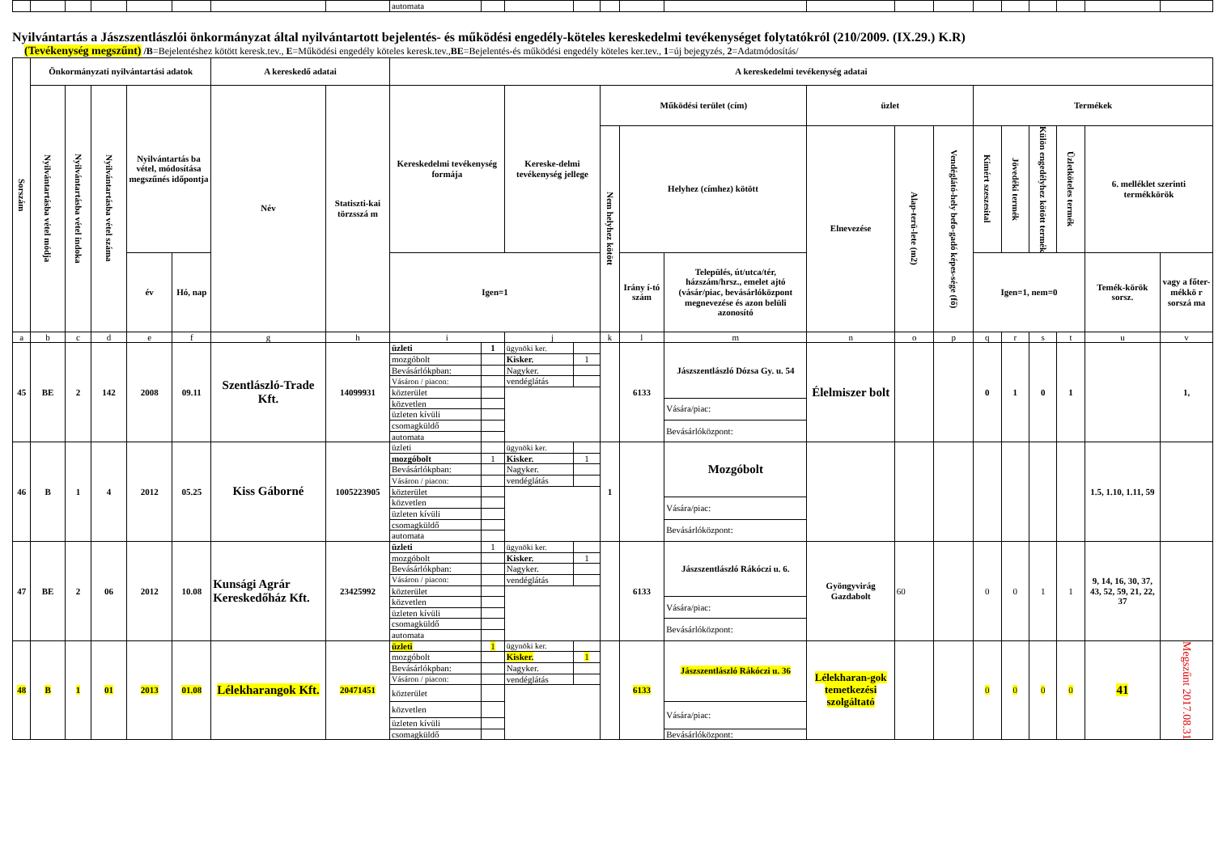| | | | | | | | | automata | | | | | | | | | | | | | | | |
Nyilvántartás a Jászszentlászlói önkormányzat által nyilvántartott bejelentés- és működési engedély-köteles kereskedelmi tevékenységet folytatókról (210/2009. (IX.29.) K.R)
(Tevékenység megszűnt) /B=Bejelentéshez kötött keresk.tev., E=Működési engedély köteles keresk.tev.,BE=Bejelentés-és működési engedély köteles ker.tev., 1=új bejegyzés, 2=Adatmódosítás/
| Sorszám | Önkormányzati nyilvántartási adatok | | | | | A kereskedő adatai | | A kereskedelmi tevékenység adatai | | | | | | | | | | | | | | | |
| --- | --- | --- | --- | --- | --- | --- | --- | --- | --- | --- | --- | --- | --- | --- | --- | --- | --- | --- | --- | --- | --- | --- | --- |
| | Nyilvántartásba vétel módja | Nyilvántartásba vétel indoka | Nyilvántartásba vétel száma | Nyilvántartás ba vétel, módosítása megszűnés időpontja | | Név | Statiszti-kai törzsszá m | Kereskedelmi tevékenység formája | | Kereske-delmi tevékenység jellege | | Működési terület (cím) | | | üzlet | | | Termékek | | | | | |
| | | | | | | | | | | | | Nem helyhez kötött | Helyhez (címhez) kötött | | Elnevezése | Alap-terü-lete (m2) | Vendéglátó-hely befo-gadó képes-sége (fő) | Kimért szeszesital | Jövedéki termék | Külön engedélyhez kötött termék | Üzletköteles termék | 6. melléklet szerinti termékkörök | |
| | | | | év | Hó, nap | | | Igen=1 | | | | | Irány í-tó szám | Település, út/utca/tér, házszám/hrsz., emelet ajtó (vásár/piac, bevásárlóközpont megnevezése és azon belüli azonosító | | | | Igen=1, nem=0 | | | | Temék-körök sorsz. | vagy a főter-mékkö r sorszá ma |
| a | b | c | d | e | f | g | h | i | | j | | k | l | m | n | o | p | q | r | s | t | u | v |
| 45 | BE | 2 | 142 | 2008 | 09.11 | Szentlászló-Trade Kft. | 14099931 | üzleti | 1 | ügynöki ker. | | | 6133 | Jászszentlászló Dózsa Gy. u. 54 | Élelmiszer bolt | | | 0 | 1 | 0 | 1 | | 1, |
| | | | | | | | | mozgóbolt | | Kisker. | 1 | | | | | | | | | | | | |
| | | | | | | | | Bevásárlókpban: | | Nagyker. | | | | | | | | | | | | | |
| | | | | | | | | Vásáron / piacon: | | vendéglátás | | | | | | | | | | | | | |
| | | | | | | | | közterület | | | | | | | | | | | | | | | |
| | | | | | | | | közvetlen | | | | | | Vására/piac: | | | | | | | | | |
| | | | | | | | | üzleten kívüli | | | | | | | | | | | | | | | |
| | | | | | | | | csomagküldő | | | | | | Bevásárlóközpont: | | | | | | | | | |
| | | | | | | | | automata | | | | | | | | | | | | | | | |
| 46 | B | 1 | 4 | 2012 | 05.25 | Kiss Gáborné | 1005223905 | üzleti | | ügynöki ker. | | 1 | | Mozgóbolt | | | | | | | | 1.5, 1.10, 1.11, 59 | |
| | | | | | | | | mozgóbolt | 1 | Kisker. | 1 | | | | | | | | | | | | |
| | | | | | | | | Bevásárlókpban: | | Nagyker. | | | | | | | | | | | | | |
| | | | | | | | | Vásáron / piacon: | | vendéglátás | | | | | | | | | | | | | |
| | | | | | | | | közterület | | | | | | | | | | | | | | | |
| | | | | | | | | közvetlen | | | | | | Vására/piac: | | | | | | | | | |
| | | | | | | | | üzleten kívüli | | | | | | | | | | | | | | | |
| | | | | | | | | csomagküldő | | | | | | Bevásárlóközpont: | | | | | | | | | |
| | | | | | | | | automata | | | | | | | | | | | | | | | |
| 47 | BE | 2 | 06 | 2012 | 10.08 | Kunsági Agrár Kereskedőház Kft. | 23425992 | üzleti | 1 | ügynöki ker. | | | 6133 | Jászszentlászló Rákóczi u. 6. | Gyöngyvirág Gazdabolt | 60 | | 0 | 0 | 1 | 1 | 9, 14, 16, 30, 37, 43, 52, 59, 21, 22, 37 | |
| | | | | | | | | mozgóbolt | | Kisker. | 1 | | | | | | | | | | | | |
| | | | | | | | | Bevásárlókpban: | | Nagyker. | | | | | | | | | | | | | |
| | | | | | | | | Vásáron / piacon: | | vendéglátás | | | | | | | | | | | | | |
| | | | | | | | | közterület | | | | | | | | | | | | | | | |
| | | | | | | | | közvetlen | | | | | | Vására/piac: | | | | | | | | | |
| | | | | | | | | üzleten kívüli | | | | | | | | | | | | | | | |
| | | | | | | | | csomagküldő | | | | | | Bevásárlóközpont: | | | | | | | | | |
| | | | | | | | | automata | | | | | | | | | | | | | | | |
| 48 | B | 1 | 01 | 2013 | 01.08 | Lélekharangok Kft. | 20471451 | üzleti | 1 | ügynöki ker. | | | 6133 | Jászszentlászló Rákóczi u. 36 | Lélekharan-gok temetkezési szolgáltató | | | 0 | 0 | 0 | 0 | 41 | Megszűnt 2017.08.31 |
| | | | | | | | | mozgóbolt | | Kisker. | 1 | | | | | | | | | | | | |
| | | | | | | | | Bevásárlókpban: | | Nagyker. | | | | | | | | | | | | | |
| | | | | | | | | Vásáron / piacon: | | vendéglátás | | | | | | | | | | | | | |
| | | | | | | | | közterület | | | | | | | | | | | | | | | |
| | | | | | | | | közvetlen | | | | | | Vására/piac: | | | | | | | | | |
| | | | | | | | | üzleten kívüli | | | | | | | | | | | | | | | |
| | | | | | | | | csomagküldő | | | | | | Bevásárlóközpont: | | | | | | | | | |